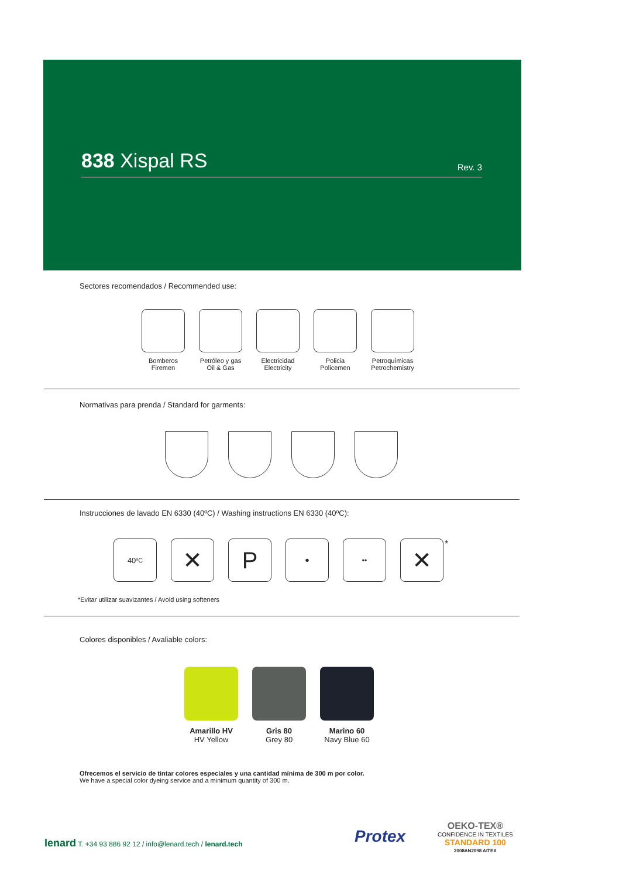838 Xispal RS
Rev. 3
Sectores recomendados / Recommended use:
Bomberos
Firemen
Petróleo y gas
Oil & Gas
Electricidad
Electricity
Policia
Policemen
Petroquímicas
Petrochemistry
Normativas para prenda / Standard for garments:
Instrucciones de lavado EN 6330 (40ºC) / Washing instructions EN 6330 (40ºC):
40<sup>ºC</sup>
✕ P
•
••
✕
*
*Evitar utilizar suavizantes / Avoid using softeners
Colores disponibles / Avaliable colors:
Amarillo HV
HV Yellow
Gris 80
Grey 80
Marino 60
Navy Blue 60
Ofrecemos el servicio de tintar colores especiales y una cantidad mínima de 300 m por color.
We have a special color dyeing service and a minimum quantity of 300 m.
lenard T. +34 93 886 92 12 / info@lenard.tech / lenard.tech
Protex
OEKO-TEX®
CONFIDENCE IN TEXTILES
STANDARD 100
2008AN2098 AITEX